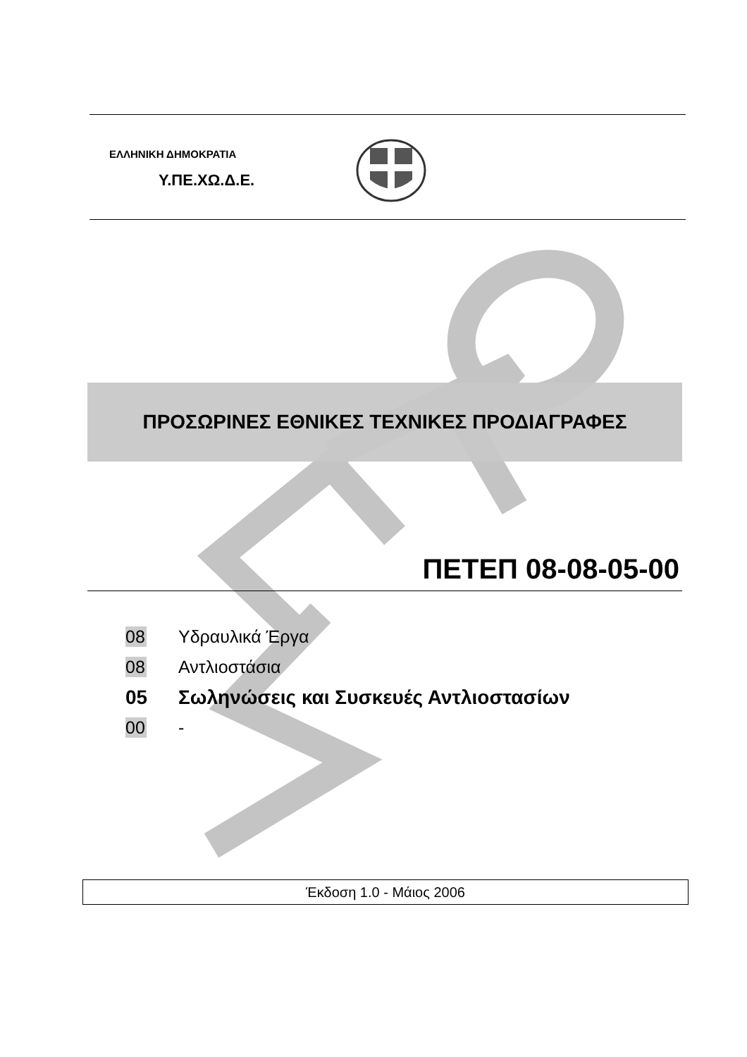ΕΛΛΗΝΙΚΗ ΔΗΜΟΚΡΑΤΙΑ
Υ.ΠΕ.ΧΩ.Δ.Ε.
ΠΡΟΣΩΡΙΝΕΣ ΕΘΝΙΚΕΣ ΤΕΧΝΙΚΕΣ ΠΡΟΔΙΑΓΡΑΦΕΣ
ΠΕΤΕΠ 08-08-05-00
08 Υδραυλικά Έργα
08 Αντλιοστάσια
05 Σωληνώσεις και Συσκευές Αντλιοστασίων
00 -
Έκδοση 1.0 - Μάιος 2006